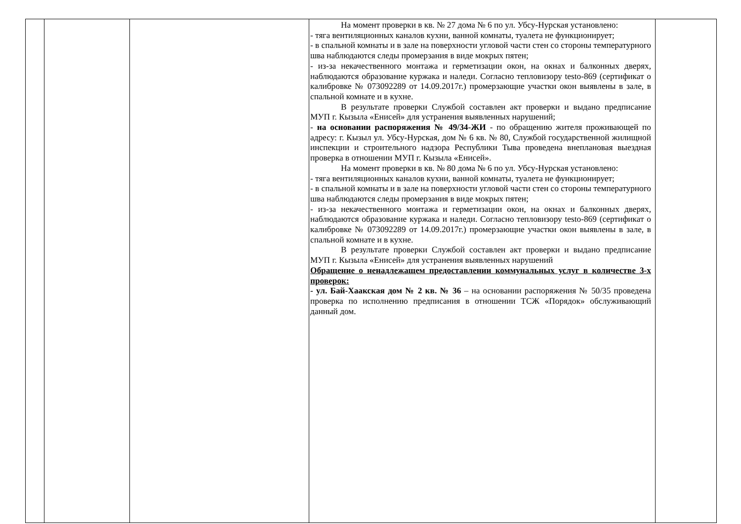| | | | На момент проверки в кв. № 27 дома № 6 по ул. Убсу-Нурская установлено: - тяга вентиляционных каналов кухни, ванной комнаты, туалета не функционирует; - в спальной комнаты и в зале на поверхности угловой части стен со стороны температурного шва наблюдаются следы промерзания в виде мокрых пятен; - из-за некачественного монтажа и герметизации окон, на окнах и балконных дверях, наблюдаются образование куржака и наледи. Согласно тепловизору testo-869 (сертификат о калибровке № 073092289 от 14.09.2017г.) промерзающие участки окон выявлены в зале, в спальной комнате и в кухне. В результате проверки Службой составлен акт проверки и выдано предписание МУП г. Кызыла «Енисей» для устранения выявленных нарушений; - на основании распоряжения № 49/34-ЖИ - по обращению жителя проживающей по адресу: г. Кызыл ул. Убсу-Нурская, дом № 6 кв. № 80, Службой государственной жилищной инспекции и строительного надзора Республики Тыва проведена внеплановая выездная проверка в отношении МУП г. Кызыла «Енисей». На момент проверки в кв. № 80 дома № 6 по ул. Убсу-Нурская установлено: - тяга вентиляционных каналов кухни, ванной комнаты, туалета не функционирует; - в спальной комнаты и в зале на поверхности угловой части стен со стороны температурного шва наблюдаются следы промерзания в виде мокрых пятен; - из-за некачественного монтажа и герметизации окон, на окнах и балконных дверях, наблюдаются образование куржака и наледи. Согласно тепловизору testo-869 (сертификат о калибровке № 073092289 от 14.09.2017г.) промерзающие участки окон выявлены в зале, в спальной комнате и в кухне. В результате проверки Службой составлен акт проверки и выдано предписание МУП г. Кызыла «Енисей» для устранения выявленных нарушений Обращение о ненадлежащем предоставлении коммунальных услуг в количестве 3-х проверок: - ул. Бай-Хаакская дом № 2 кв. № 36 – на основании распоряжения № 50/35 проведена проверка по исполнению предписания в отношении ТСЖ «Порядок» обслуживающий данный дом. | |